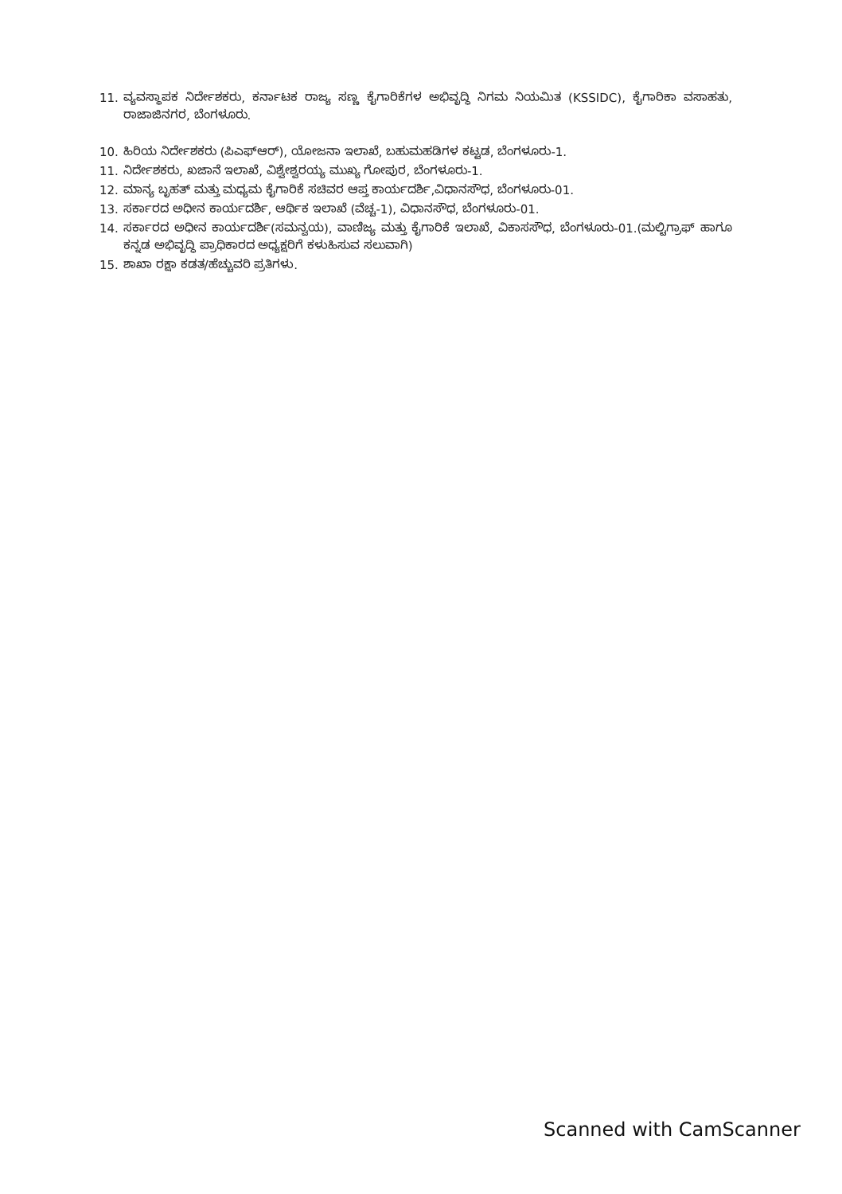11. ವ್ಯವಸ್ಥಾಪಕ ನಿರ್ದೇಶಕರು, ಕರ್ನಾಟಕ ರಾಜ್ಯ ಸಣ್ಣ ಕೈಗಾರಿಕೆಗಳ ಅಭಿವೃದ್ಧಿ ನಿಗಮ ನಿಯಮಿತ (KSSIDC), ಕೈಗಾರಿಕಾ ವಸಾಹತು, ರಾಜಾಜಿನಗರ, ಬೆಂಗಳೂರು.
10. ಹಿರಿಯ ನಿರ್ದೇಶಕರು (ಪಿಎಫ್‌ಆರ್), ಯೋಜನಾ ಇಲಾಖೆ, ಬಹುಮಹಡಿಗಳ ಕಟ್ಟಡ, ಬೆಂಗಳೂರು-1.
11. ನಿರ್ದೇಶಕರು, ಖಜಾನೆ ಇಲಾಖೆ, ವಿಶ್ವೇಶ್ವರಯ್ಯ ಮುಖ್ಯ ಗೋಪುರ, ಬೆಂಗಳೂರು-1.
12. ಮಾನ್ಯ ಬೃಹತ್ ಮತ್ತು ಮಧ್ಯಮ ಕೈಗಾರಿಕೆ ಸಚಿವರ ಆಪ್ತ ಕಾರ್ಯದರ್ಶಿ,ವಿಧಾನಸೌಧ, ಬೆಂಗಳೂರು-01.
13. ಸರ್ಕಾರದ ಅಧೀನ ಕಾರ್ಯದರ್ಶಿ, ಆರ್ಥಿಕ ಇಲಾಖೆ (ವೆಚ್ಚ-1), ವಿಧಾನಸೌಧ, ಬೆಂಗಳೂರು-01.
14. ಸರ್ಕಾರದ ಅಧೀನ ಕಾರ್ಯದರ್ಶಿ(ಸಮನ್ವಯ), ವಾಣಿಜ್ಯ ಮತ್ತು ಕೈಗಾರಿಕೆ ಇಲಾಖೆ, ವಿಕಾಸಸೌಧ, ಬೆಂಗಳೂರು-01.(ಮಲ್ಟಿಗ್ರಾಫ್ ಹಾಗೂ ಕನ್ನಡ ಅಭಿವೃದ್ಧಿ ಪ್ರಾಧಿಕಾರದ ಅಧ್ಯಕ್ಷರಿಗೆ ಕಳುಹಿಸುವ ಸಲುವಾಗಿ)
15. ಶಾಖಾ ರಕ್ಷಾ ಕಡತ/ಹೆಚ್ಚುವರಿ ಪ್ರತಿಗಳು.
Scanned with CamScanner